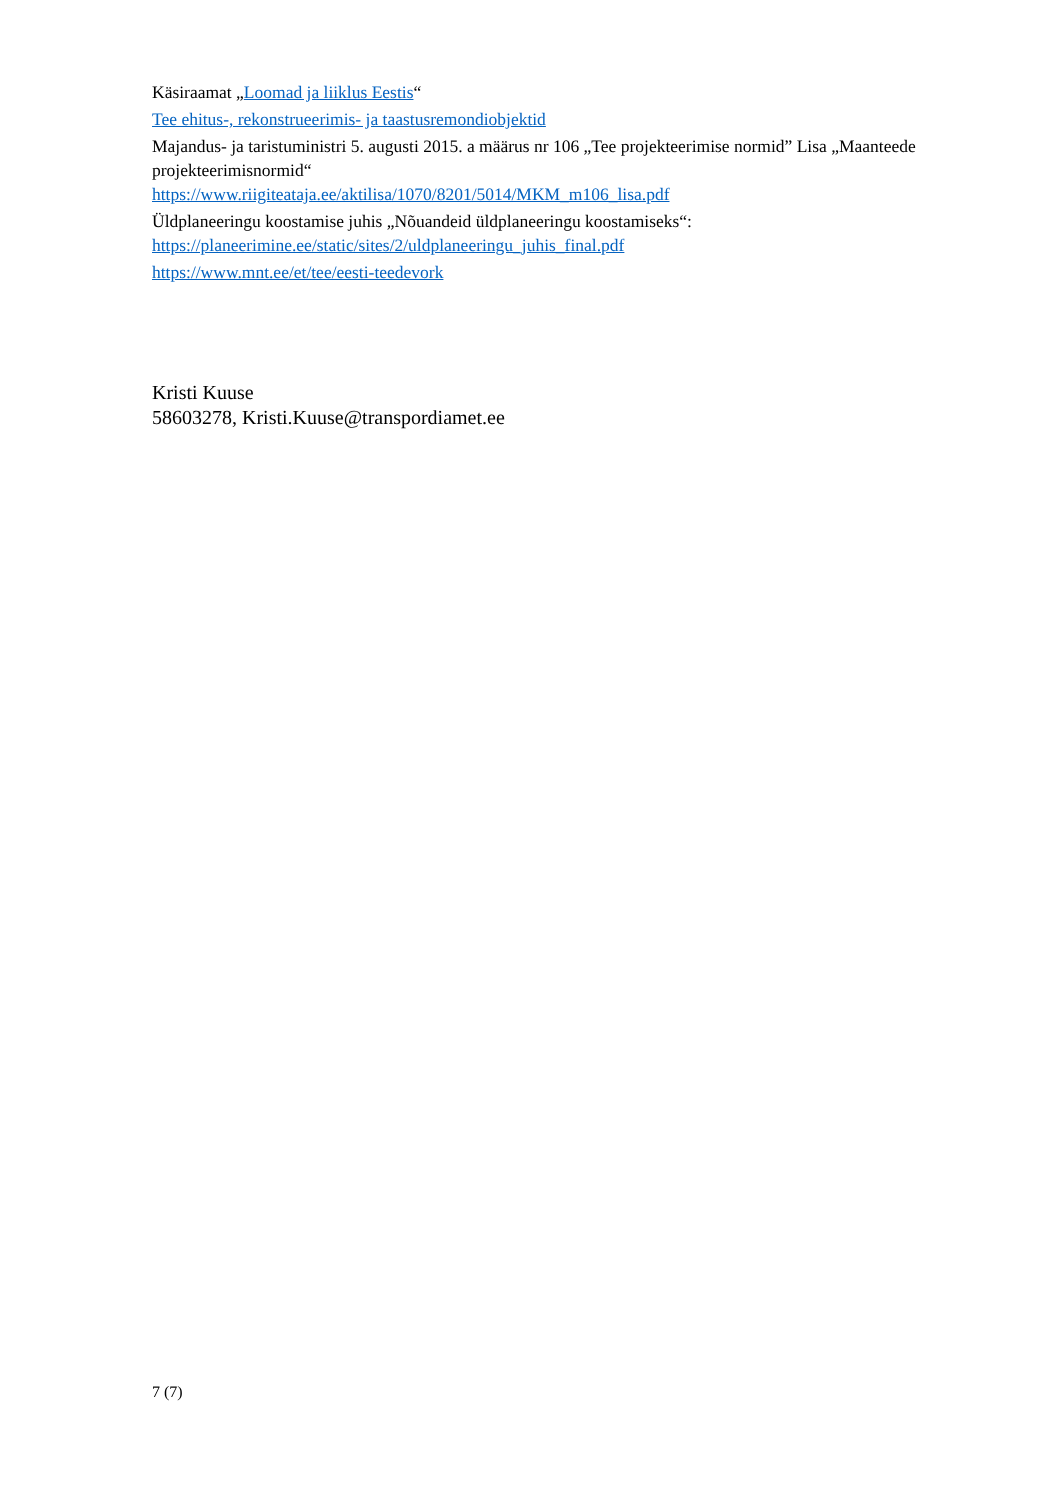Käsiraamat „Loomad ja liiklus Eestis“
Tee ehitus-, rekonstrueerimis- ja taastusremondiobjektid
Majandus- ja taristuministri 5. augusti 2015. a määrus nr 106 „Tee projekteerimise normid” Lisa „Maanteede projekteerimisnormid“
https://www.riigiteataja.ee/aktilisa/1070/8201/5014/MKM_m106_lisa.pdf
Üldplaneeringu koostamise juhis „Nõuandeid üldplaneeringu koostamiseks“:
https://planeerimine.ee/static/sites/2/uldplaneeringu_juhis_final.pdf
https://www.mnt.ee/et/tee/eesti-teedevork
Kristi Kuuse
58603278, Kristi.Kuuse@transpordiamet.ee
7 (7)